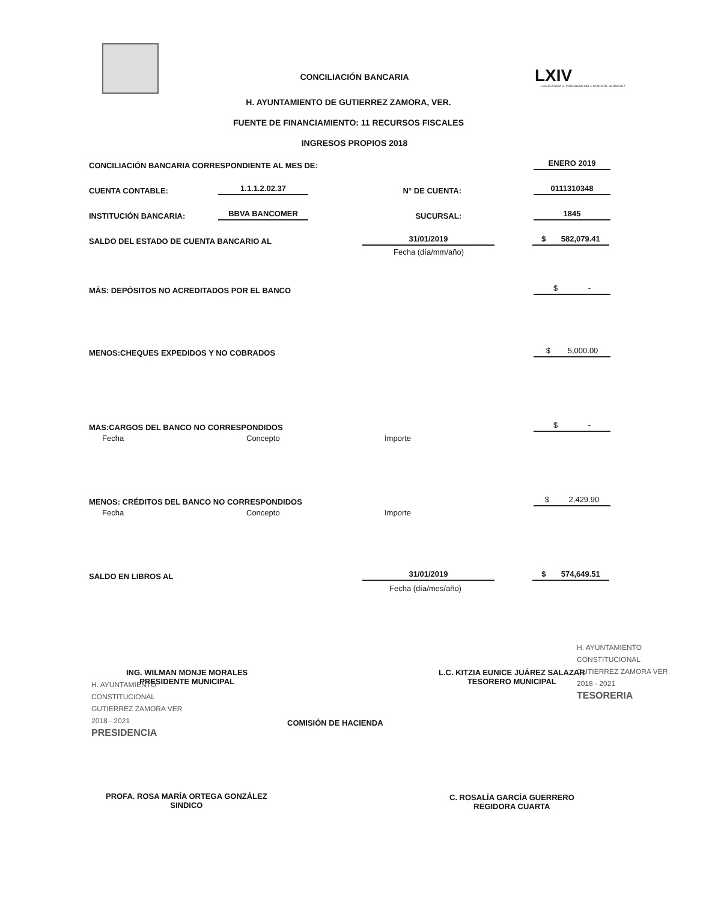LXIV
LEGISLATURA H. CONGRESO DEL ESTADO DE VERACRUZ
CONCILIACIÓN BANCARIA
H. AYUNTAMIENTO DE GUTIERREZ ZAMORA, VER.
FUENTE DE FINANCIAMIENTO: 11 RECURSOS FISCALES
INGRESOS PROPIOS 2018
CONCILIACIÓN BANCARIA CORRESPONDIENTE AL MES DE: ENERO 2019
CUENTA CONTABLE: 1.1.1.2.02.37 N° DE CUENTA: 0111310348
INSTITUCIÓN BANCARIA: BBVA BANCOMER SUCURSAL: 1845
SALDO DEL ESTADO DE CUENTA BANCARIO AL 31/01/2019 $ 582,079.41
Fecha (día/mm/año)
MÁS: DEPÓSITOS NO ACREDITADOS POR EL BANCO $ -
MENOS:CHEQUES EXPEDIDOS Y NO COBRADOS $ 5,000.00
MAS:CARGOS DEL BANCO NO CORRESPONDIDOS $ -
Fecha Concepto Importe
MENOS: CRÉDITOS DEL BANCO NO CORRESPONDIDOS $ 2,429.90
Fecha Concepto Importe
SALDO EN LIBROS AL 31/01/2019 $ 574,649.51
Fecha (día/mes/año)
ING. WILMAN MONJE MORALES
PRESIDENTE MUNICIPAL
L.C. KITZIA EUNICE JUÁREZ SALAZAR
TESORERO MUNICIPAL
COMISIÓN DE HACIENDA
PROFA. ROSA MARÍA ORTEGA GONZÁLEZ
SINDICO
C. ROSALÍA GARCÍA GUERRERO
REGIDORA CUARTA
H. AYUNTAMIENTO
CONSTITUCIONAL
GUTIERREZ ZAMORA VER
2018 - 2021
PRESIDENCIA
H. AYUNTAMIENTO
CONSTITUCIONAL
GUTIERREZ ZAMORA VER
2018 - 2021
TESORERIA